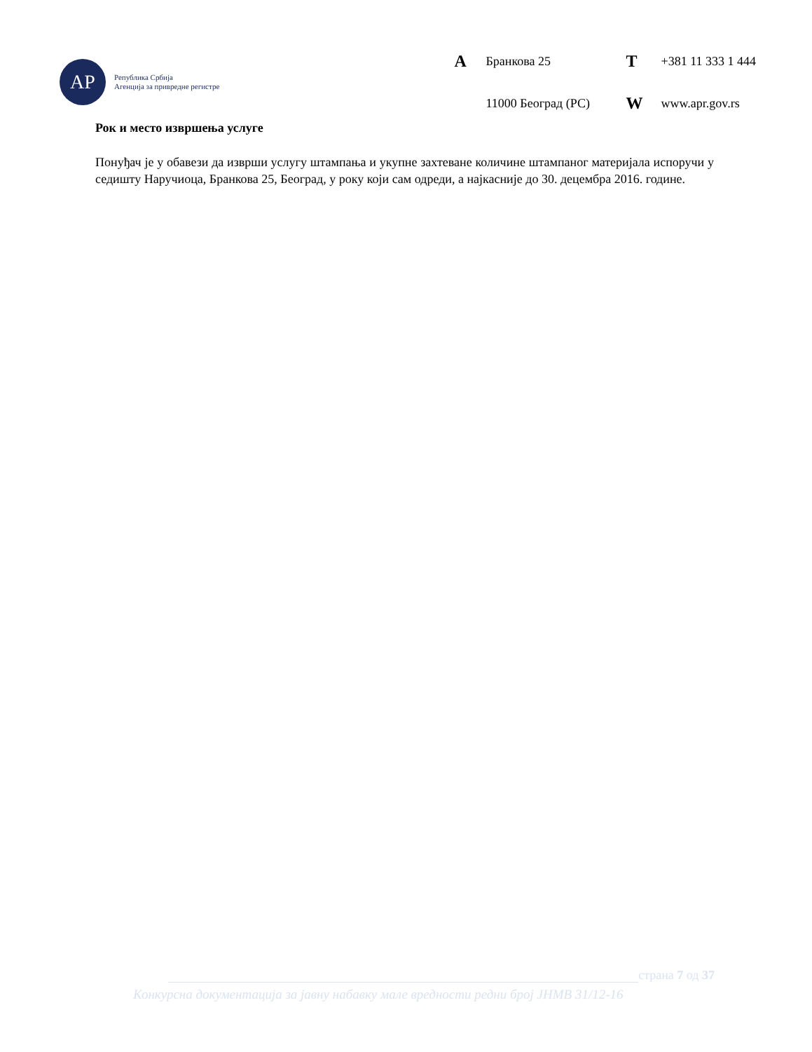AP
Република Србија
Агенција за привредне регистре
A Бранкова 25 T +381 11 333 1 444 11000 Београд (РС) W www.apr.gov.rs
Рок и место извршења услуге
Понуђач је у обавези да изврши услугу штампања и укупне захтеване количине штампаног материјала испоручи у седишту Наручиоца, Бранкова 25, Београд, у року који сам одреди, а најкасније до 30. децембра 2016. године.
страна 7 од 37
Конкурсна документација за јавну набавку мале вредности редни број ЈНМВ 31/12-16